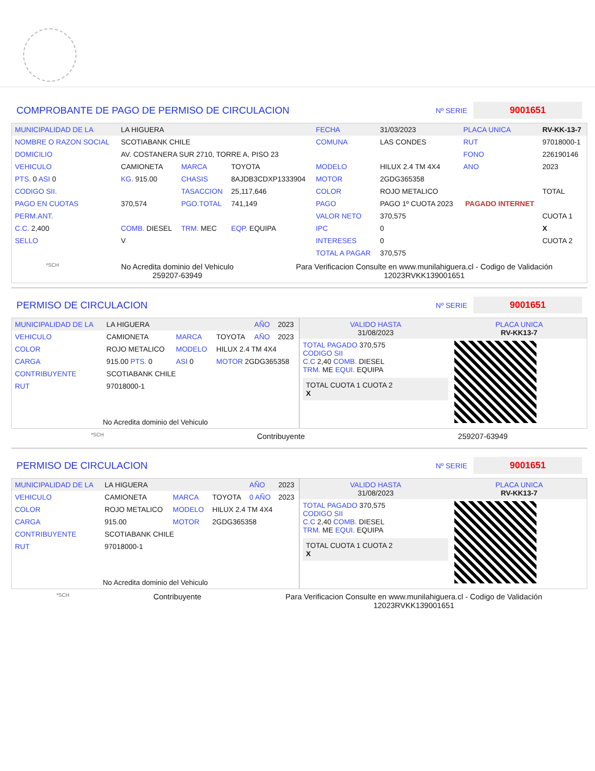COMPROBANTE DE PAGO DE PERMISO DE CIRCULACION Nº SERIE 9001651
| MUNICIPALIDAD DE LA | LA HIGUERA | | | FECHA | 31/03/2023 | PLACA UNICA | RV-KK-13-7 |
| NOMBRE O RAZON SOCIAL | SCOTIABANK CHILE | | | COMUNA | LAS CONDES | RUT | 97018000-1 |
| DOMICILIO | AV. COSTANERA SUR 2710, TORRE A, PISO 23 | | | | | FONO | 226190146 |
| VEHICULO | CAMIONETA | MARCA | TOYOTA | MODELO | HILUX 2.4 TM 4X4 | ANO | 2023 |
| PTS. 0 ASI 0 | KG. 915.00 | CHASIS | 8AJDB3CDXP1333904 | MOTOR | 2GDG365358 | | |
| CODIGO SII. | | TASACCION | 25,117,646 | COLOR | ROJO METALICO | | TOTAL |
| PAGO EN CUOTAS | 370,574 | PGO.TOTAL | 741,149 | PAGO | PAGO 1º CUOTA 2023 | PAGADO INTERNET | |
| PERM.ANT. | | | | VALOR NETO | 370,575 | | CUOTA 1 |
| C.C. 2,400 | COMB. DIESEL | TRM. MEC | EQP. EQUIPA | IPC | 0 | | X |
| SELLO | V | | | INTERESES | 0 | | CUOTA 2 |
| | | | | TOTAL A PAGAR | 370,575 | | |
*SCH
No Acredita dominio del Vehiculo
259207-63949
Para Verificacion Consulte en www.munilahiguera.cl - Codigo de Validación
12023RVKK139001651
PERMISO DE CIRCULACION Nº SERIE 9001651
| MUNICIPALIDAD DE LA | LA HIGUERA | | | AÑO | 2023 |
| VEHICULO | CAMIONETA | MARCA | TOYOTA | AÑO | 2023 |
| COLOR | ROJO METALICO | MODELO | HILUX 2.4 TM 4X4 | | |
| CARGA | 915.00 PTS. 0 | ASI 0 | MOTOR 2GDG365358 | | |
| CONTRIBUYENTE | SCOTIABANK CHILE | | | | |
| RUT | 97018000-1 | | | | |
| No Acredita dominio del Vehiculo | | | | | |
| VALIDO HASTA 31/08/2023 | PLACA UNICA RV-KK13-7 |
| TOTAL PAGADO 370,575 CODIGO SII C.C 2,40 COMB. DIESEL TRM. ME EQUI. EQUIPA TOTAL CUOTA 1 CUOTA 2 X | |
*SCH Contribuyente 259207-63949
PERMISO DE CIRCULACION Nº SERIE 9001651
| MUNICIPALIDAD DE LA | LA HIGUERA | | | AÑO | 2023 |
| VEHICULO | CAMIONETA | MARCA | TOYOTA | 0 AÑO | 2023 |
| COLOR | ROJO METALICO | MODELO | HILUX 2.4 TM 4X4 | | |
| CARGA | 915.00 | MOTOR | 2GDG365358 | | |
| CONTRIBUYENTE | SCOTIABANK CHILE | | | | |
| RUT | 97018000-1 | | | | |
| No Acredita dominio del Vehiculo | | | | | |
| VALIDO HASTA 31/08/2023 | PLACA UNICA RV-KK13-7 |
| TOTAL PAGADO 370,575 CODIGO SII C.C 2,40 COMB. DIESEL TRM. ME EQUI. EQUIPA TOTAL CUOTA 1 CUOTA 2 X | |
*SCH Contribuyente Para Verificacion Consulte en www.munilahiguera.cl - Codigo de Validación
12023RVKK139001651